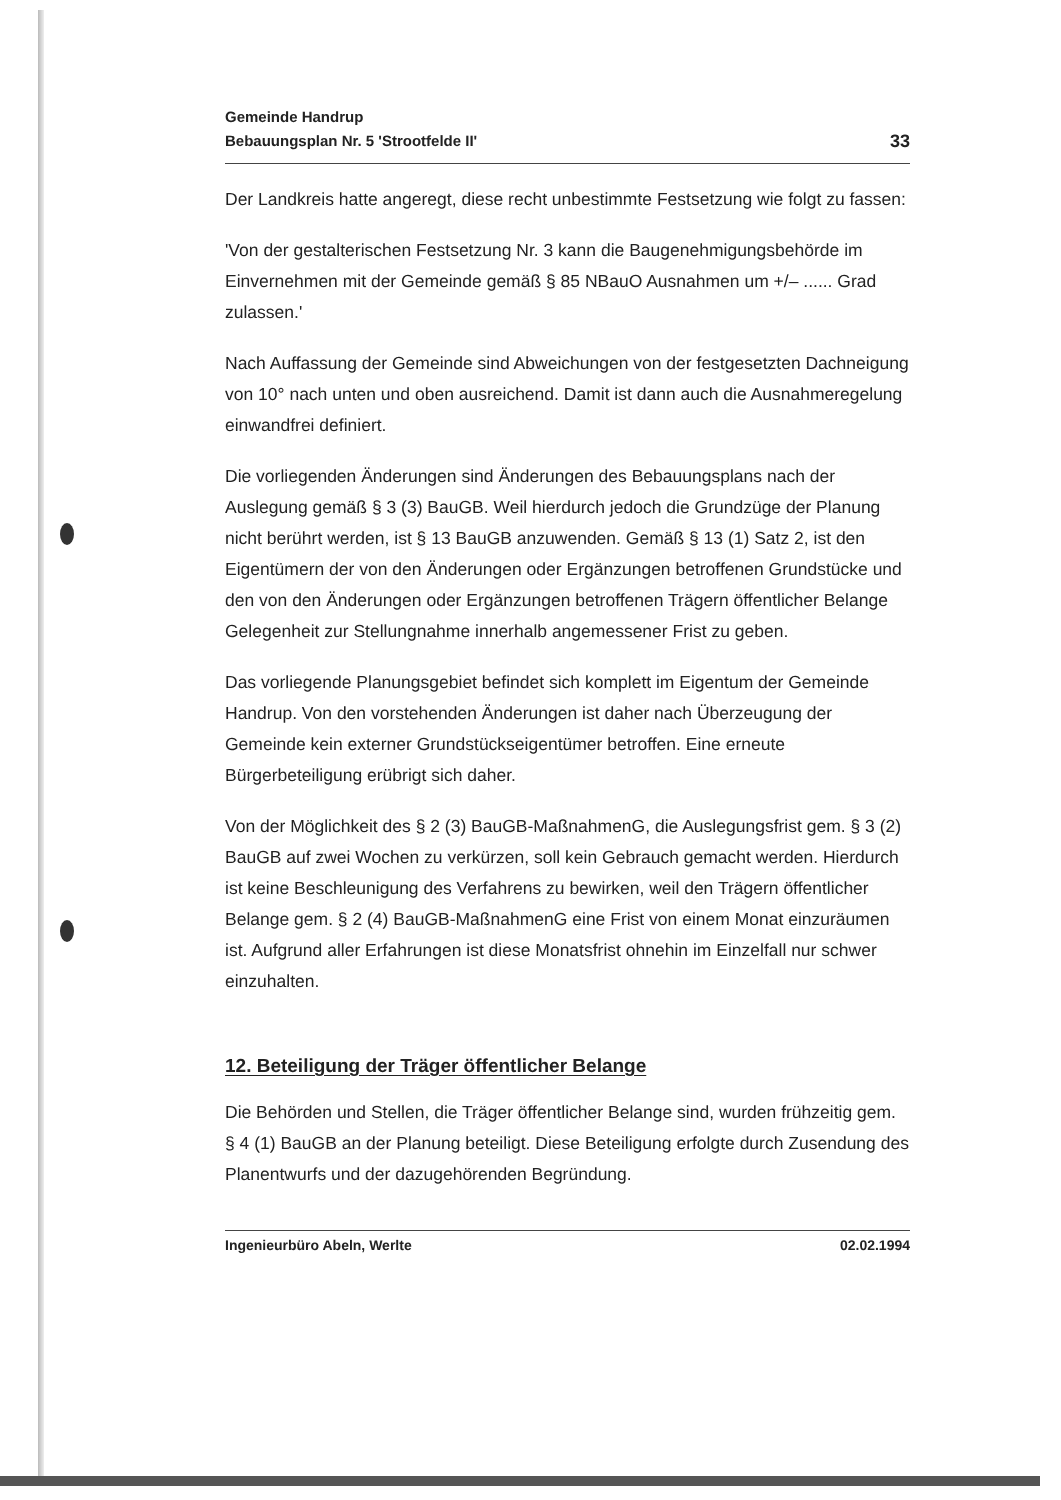Gemeinde Handrup
Bebauungsplan Nr. 5 'Strootfelde II'
33
Der Landkreis hatte angeregt, diese recht unbestimmte Festsetzung wie folgt zu fassen:
'Von der gestalterischen Festsetzung Nr. 3 kann die Baugenehmigungsbe­hörde im Einvernehmen mit der Gemeinde gemäß § 85 NBauO Ausnahmen um +/– ...... Grad zulassen.'
Nach Auffassung der Gemeinde sind Abweichungen von der festgesetzten Dachneigung von 10° nach unten und oben ausreichend. Damit ist dann auch die Ausnahmeregelung einwandfrei definiert.
Die vorliegenden Änderungen sind Änderungen des Bebauungsplans nach der Auslegung gemäß § 3 (3) BauGB. Weil hierdurch jedoch die Grundzüge der Planung nicht berührt werden, ist § 13 BauGB anzuwenden. Gemäß § 13 (1) Satz 2, ist den Eigentümern der von den Änderungen oder Ergänzungen betroffenen Grundstücke und den von den Änderungen oder Ergänzungen betroffenen Trägern öffentlicher Belange Gelegenheit zur Stellungnahme in­nerhalb angemessener Frist zu geben.
Das vorliegende Planungsgebiet befindet sich komplett im Eigentum der Ge­meinde Handrup. Von den vorstehenden Änderungen ist daher nach Über­zeugung der Gemeinde kein externer Grundstückseigentümer betroffen. Eine erneute Bürgerbeteiligung erübrigt sich daher.
Von der Möglichkeit des § 2 (3) BauGB-MaßnahmenG, die Auslegungsfrist gem. § 3 (2) BauGB auf zwei Wochen zu verkürzen, soll kein Gebrauch gemacht werden. Hierdurch ist keine Beschleunigung des Verfahrens zu bewirken, weil den Trägern öffentlicher Belange gem. § 2 (4) BauGB-MaßnahmenG eine Frist von einem Monat einzuräumen ist. Aufgrund aller Erfahrungen ist diese Monats­frist ohnehin im Einzelfall nur schwer einzuhalten.
12. Beteiligung der Träger öffentlicher Belange
Die Behörden und Stellen, die Träger öffentlicher Belange sind, wurden früh­zeitig gem. § 4 (1) BauGB an der Planung beteiligt. Diese Beteiligung erfolgte durch Zusendung des Planentwurfs und der dazugehörenden Begründung.
Ingenieurbüro Abeln, Werlte 02.02.1994